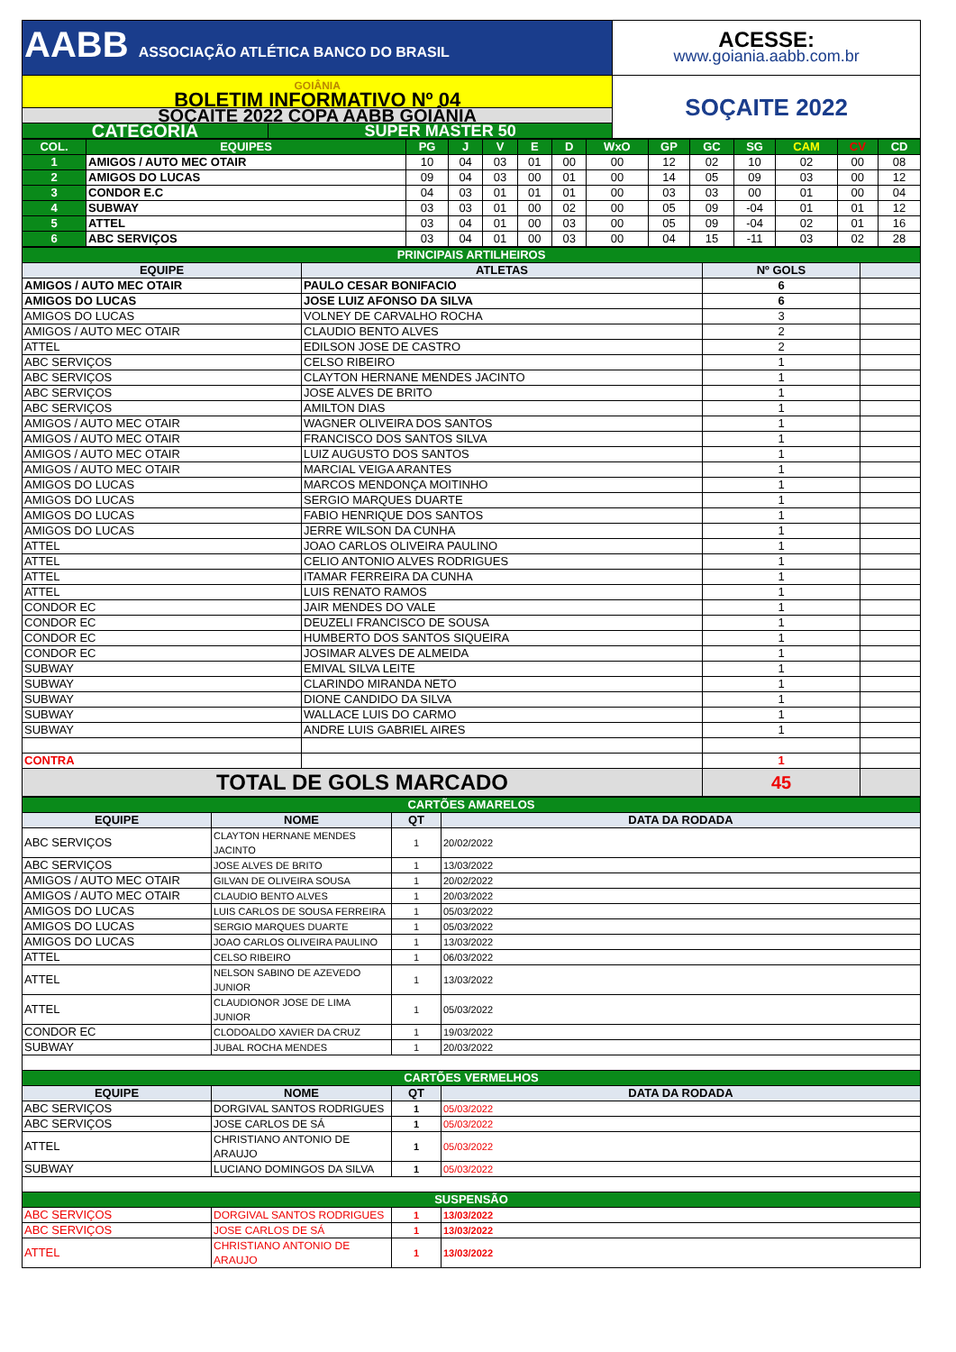| AABB ASSOCIAÇÃO ATLÉTICA BANCO DO BRASIL | | ACESSE: www.goiania.aabb.com.br |
| GOIÂNIA BOLETIM INFORMATIVO Nº 04 | | SOÇAITE 2022 |
| SOÇAITE 2022 COPA AABB GOIÂNIA | | |
| CATEGORIA | SUPER MASTER 50 | |
| COL. | EQUIPES | PG | J | V | E | D | WxO | GP | GC | SG | CAM | CV | CD |
| --- | --- | --- | --- | --- | --- | --- | --- | --- | --- | --- | --- | --- | --- |
| 1 | AMIGOS / AUTO MEC OTAIR | 10 | 04 | 03 | 01 | 00 | 00 | 12 | 02 | 10 | 02 | 00 | 08 |
| 2 | AMIGOS DO LUCAS | 09 | 04 | 03 | 00 | 01 | 00 | 14 | 05 | 09 | 03 | 00 | 12 |
| 3 | CONDOR E.C | 04 | 03 | 01 | 01 | 01 | 00 | 03 | 03 | 00 | 01 | 00 | 04 |
| 4 | SUBWAY | 03 | 03 | 01 | 00 | 02 | 00 | 05 | 09 | -04 | 01 | 01 | 12 |
| 5 | ATTEL | 03 | 04 | 01 | 00 | 03 | 00 | 05 | 09 | -04 | 02 | 01 | 16 |
| 6 | ABC SERVIÇOS | 03 | 04 | 01 | 00 | 03 | 00 | 04 | 15 | -11 | 03 | 02 | 28 |
| PRINCIPAIS ARTILHEIROS | | | |
| EQUIPE | ATLETAS | Nº GOLS | |
| AMIGOS / AUTO MEC OTAIR | PAULO CESAR BONIFACIO | 6 | |
| AMIGOS DO LUCAS | JOSE LUIZ AFONSO DA SILVA | 6 | |
| AMIGOS DO LUCAS | VOLNEY DE CARVALHO ROCHA | 3 | |
| AMIGOS / AUTO MEC OTAIR | CLAUDIO BENTO ALVES | 2 | |
| ATTEL | EDILSON JOSE DE CASTRO | 2 | |
| ABC SERVIÇOS | CELSO RIBEIRO | 1 | |
| ABC SERVIÇOS | CLAYTON HERNANE MENDES JACINTO | 1 | |
| ABC SERVIÇOS | JOSE ALVES DE BRITO | 1 | |
| ABC SERVIÇOS | AMILTON DIAS | 1 | |
| AMIGOS / AUTO MEC OTAIR | WAGNER OLIVEIRA DOS SANTOS | 1 | |
| AMIGOS / AUTO MEC OTAIR | FRANCISCO DOS SANTOS SILVA | 1 | |
| AMIGOS / AUTO MEC OTAIR | LUIZ AUGUSTO DOS SANTOS | 1 | |
| AMIGOS / AUTO MEC OTAIR | MARCIAL VEIGA ARANTES | 1 | |
| AMIGOS DO LUCAS | MARCOS MENDONÇA MOITINHO | 1 | |
| AMIGOS DO LUCAS | SERGIO MARQUES DUARTE | 1 | |
| AMIGOS DO LUCAS | FABIO HENRIQUE DOS SANTOS | 1 | |
| AMIGOS DO LUCAS | JERRE WILSON DA CUNHA | 1 | |
| ATTEL | JOAO CARLOS OLIVEIRA PAULINO | 1 | |
| ATTEL | CELIO ANTONIO ALVES RODRIGUES | 1 | |
| ATTEL | ITAMAR FERREIRA DA CUNHA | 1 | |
| ATTEL | LUIS RENATO RAMOS | 1 | |
| CONDOR EC | JAIR MENDES DO VALE | 1 | |
| CONDOR EC | DEUZELI FRANCISCO DE SOUSA | 1 | |
| CONDOR EC | HUMBERTO DOS SANTOS SIQUEIRA | 1 | |
| CONDOR EC | JOSIMAR ALVES DE ALMEIDA | 1 | |
| SUBWAY | EMIVAL SILVA LEITE | 1 | |
| SUBWAY | CLARINDO MIRANDA NETO | 1 | |
| SUBWAY | DIONE CANDIDO DA SILVA | 1 | |
| SUBWAY | WALLACE LUIS DO CARMO | 1 | |
| SUBWAY | ANDRE LUIS GABRIEL AIRES | 1 | |
| CONTRA | | 1 | |
| TOTAL DE GOLS MARCADO | | 45 | |
| CARTÕES AMARELOS | | | |
| EQUIPE | NOME | QT | DATA DA RODADA |
| ABC SERVIÇOS | CLAYTON HERNANE MENDES JACINTO | 1 | 20/02/2022 |
| ABC SERVIÇOS | JOSE ALVES DE BRITO | 1 | 13/03/2022 |
| AMIGOS / AUTO MEC OTAIR | GILVAN DE OLIVEIRA SOUSA | 1 | 20/02/2022 |
| AMIGOS / AUTO MEC OTAIR | CLAUDIO BENTO ALVES | 1 | 20/03/2022 |
| AMIGOS DO LUCAS | LUIS CARLOS DE SOUSA FERREIRA | 1 | 05/03/2022 |
| AMIGOS DO LUCAS | SERGIO MARQUES DUARTE | 1 | 05/03/2022 |
| AMIGOS DO LUCAS | JOAO CARLOS OLIVEIRA PAULINO | 1 | 13/03/2022 |
| ATTEL | CELSO RIBEIRO | 1 | 06/03/2022 |
| ATTEL | NELSON SABINO DE AZEVEDO JUNIOR | 1 | 13/03/2022 |
| ATTEL | CLAUDIONOR JOSE DE LIMA JUNIOR | 1 | 05/03/2022 |
| CONDOR EC | CLODOALDO XAVIER DA CRUZ | 1 | 19/03/2022 |
| SUBWAY | JUBAL ROCHA MENDES | 1 | 20/03/2022 |
| CARTÕES VERMELHOS | | | |
| EQUIPE | NOME | QT | DATA DA RODADA |
| ABC SERVIÇOS | DORGIVAL SANTOS RODRIGUES | 1 | 05/03/2022 |
| ABC SERVIÇOS | JOSE CARLOS DE SÁ | 1 | 05/03/2022 |
| ATTEL | CHRISTIANO ANTONIO DE ARAUJO | 1 | 05/03/2022 |
| SUBWAY | LUCIANO DOMINGOS DA SILVA | 1 | 05/03/2022 |
| SUSPENSÃO | | | |
| ABC SERVIÇOS | DORGIVAL SANTOS RODRIGUES | 1 | 13/03/2022 |
| ABC SERVIÇOS | JOSE CARLOS DE SÁ | 1 | 13/03/2022 |
| ATTEL | CHRISTIANO ANTONIO DE ARAUJO | 1 | 13/03/2022 |